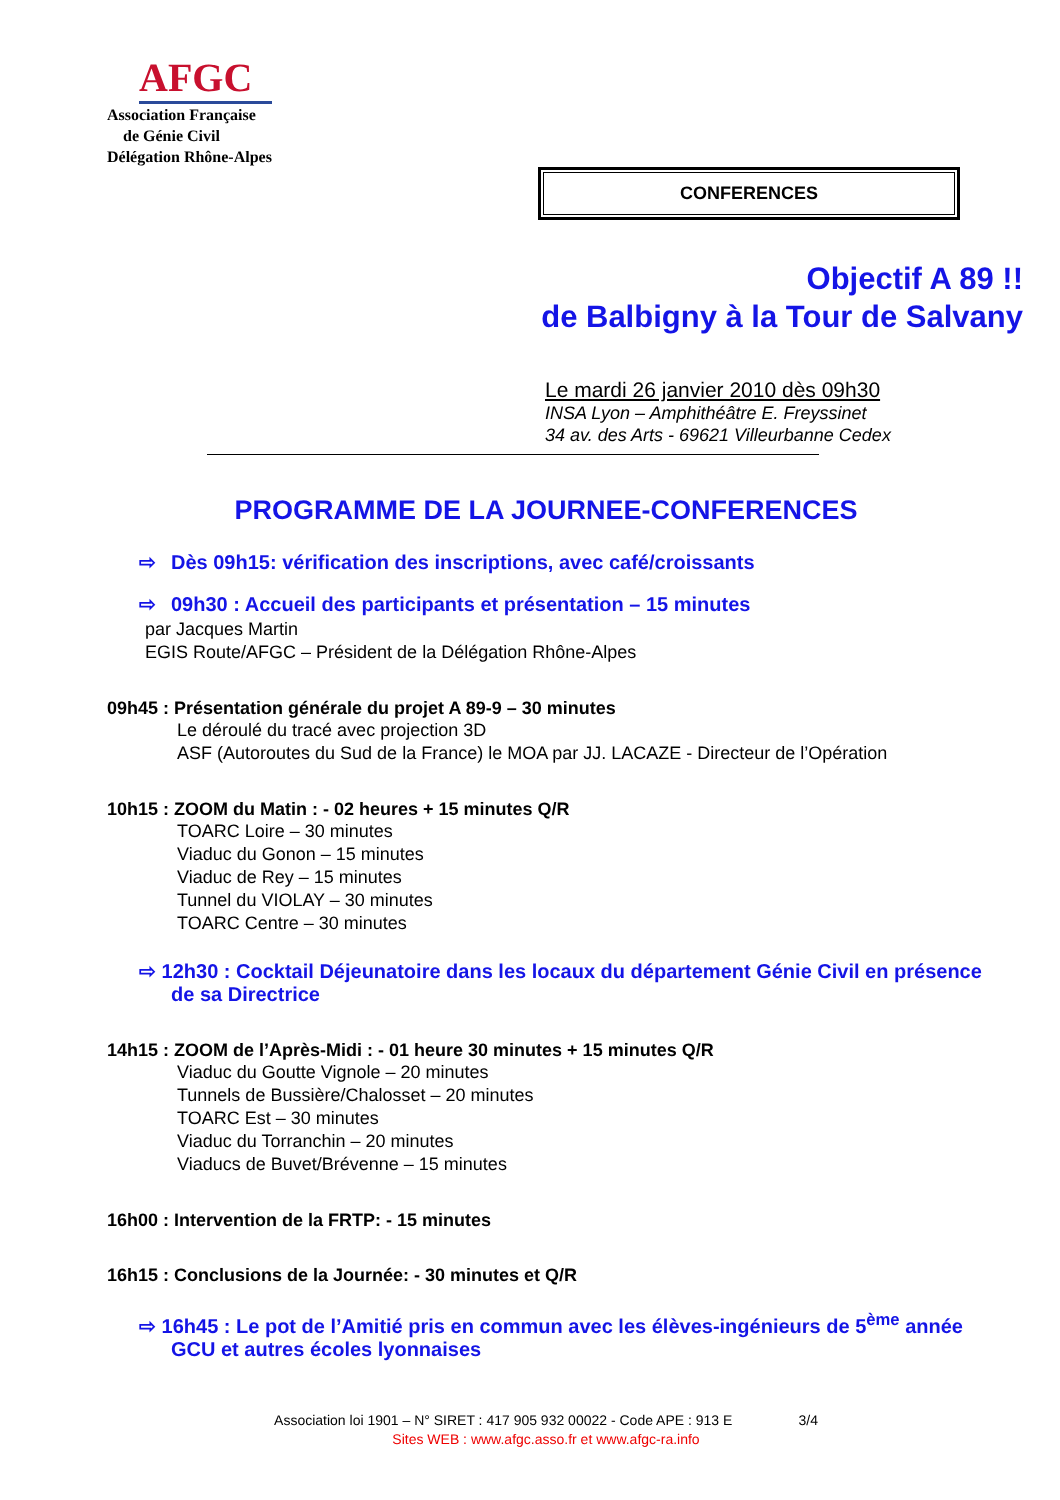AFGC
Association Française
de Génie Civil
Délégation Rhône-Alpes
CONFERENCES
Objectif A 89 !!
de Balbigny à la Tour de Salvany
Le mardi 26 janvier 2010 dès 09h30
INSA Lyon – Amphithéâtre E. Freyssinet
34 av. des Arts - 69621 Villeurbanne Cedex
PROGRAMME DE LA JOURNEE-CONFERENCES
⇨ Dès 09h15: vérification des inscriptions, avec café/croissants
⇨ 09h30 : Accueil des participants et présentation – 15 minutes
par Jacques Martin
EGIS Route/AFGC – Président de la Délégation Rhône-Alpes
09h45 : Présentation générale du projet A 89-9 – 30 minutes
Le déroulé du tracé avec projection 3D
ASF (Autoroutes du Sud de la France) le MOA par JJ. LACAZE - Directeur de l’Opération
10h15 : ZOOM du Matin : - 02 heures + 15 minutes Q/R
TOARC Loire – 30 minutes
Viaduc du Gonon – 15 minutes
Viaduc de Rey – 15 minutes
Tunnel du VIOLAY – 30 minutes
TOARC Centre – 30 minutes
⇨ 12h30 : Cocktail Déjeunatoire dans les locaux du département Génie Civil en présence de sa Directrice
14h15 : ZOOM de l’Après-Midi : - 01 heure 30 minutes + 15 minutes Q/R
Viaduc du Goutte Vignole – 20 minutes
Tunnels de Bussière/Chalosset – 20 minutes
TOARC Est – 30 minutes
Viaduc du Torranchin – 20 minutes
Viaducs de Buvet/Brévenne – 15 minutes
16h00 : Intervention de la FRTP: - 15 minutes
16h15 : Conclusions de la Journée: - 30 minutes et Q/R
⇨ 16h45 : Le pot de l’Amitié pris en commun avec les élèves-ingénieurs de 5<sup>ème</sup> année GCU et autres écoles lyonnaises
Association loi 1901 – N° SIRET : 417 905 932 00022 - Code APE : 913 E 3/4
Sites WEB : www.afgc.asso.fr et www.afgc-ra.info